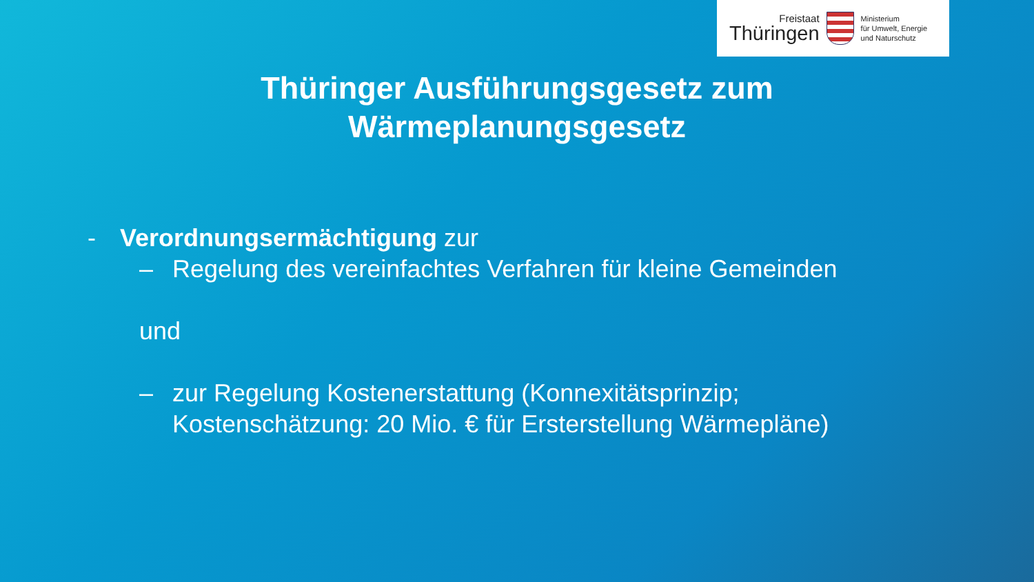Freistaat
Thüringen
Ministerium
für Umwelt, Energie
und Naturschutz
Thüringer Ausführungsgesetz zum
Wärmeplanungsgesetz
- Verordnungsermächtigung zur
– Regelung des vereinfachtes Verfahren für kleine Gemeinden
und
– zur Regelung Kostenerstattung (Konnexitätsprinzip;
Kostenschätzung: 20 Mio. € für Ersterstellung Wärmepläne)